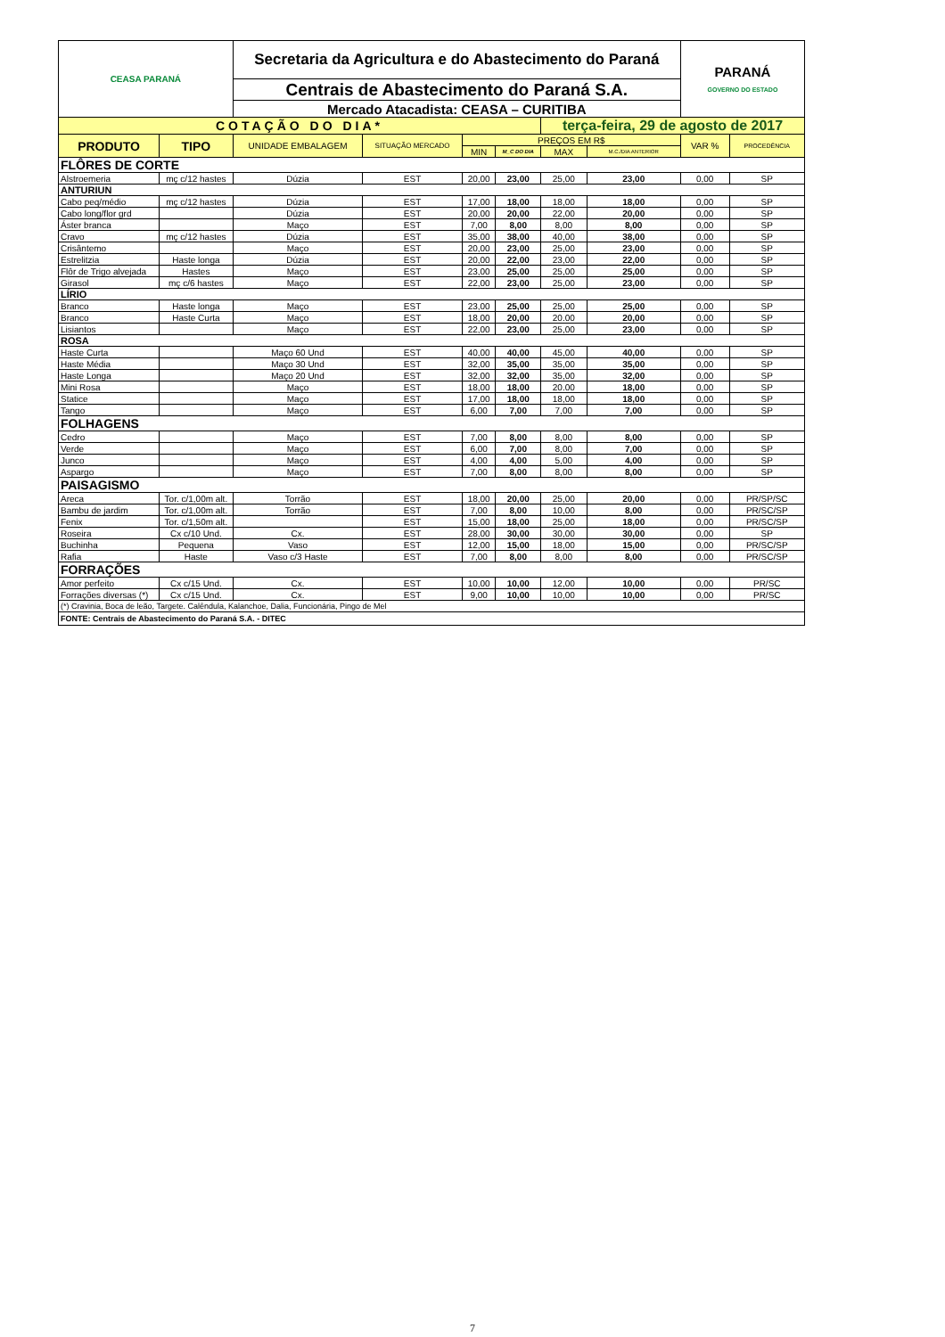| CEASA PARANÁ | | Secretaria da Agricultura e do Abastecimento do Paraná | | | | | | PARANÁ GOVERNO DO ESTADO | |
| | | Centrais de Abastecimento do Paraná S.A. | | | | | | | |
| | | Mercado Atacadista: CEASA – CURITIBA | | | | | | | |
| COTAÇÃO DO DIA* | | | | | | terça-feira, 29 de agosto de 2017 | | | |
| PRODUTO | TIPO | UNIDADE EMBALAGEM | SITUAÇÃO MERCADO | PREÇOS EM R$ | | | | VAR % | PROCEDÊNCIA |
| | | | | MIN | M_C DO DIA | MAX | M.C./DIA ANTERIOR | | |
| FLÔRES DE CORTE | | | | | | | | | |
| Alstroemeria | mç c/12 hastes | Dúzia | EST | 20,00 | 23,00 | 25,00 | 23,00 | 0,00 | SP |
| ANTURIUN | | | | | | | | | |
| Cabo peq/médio | mç c/12 hastes | Dúzia | EST | 17,00 | 18,00 | 18,00 | 18,00 | 0,00 | SP |
| Cabo long/flor grd | | Dúzia | EST | 20,00 | 20,00 | 22,00 | 20,00 | 0,00 | SP |
| Áster branca | | Maço | EST | 7,00 | 8,00 | 8,00 | 8,00 | 0,00 | SP |
| Cravo | mç c/12 hastes | Dúzia | EST | 35,00 | 38,00 | 40,00 | 38,00 | 0,00 | SP |
| Crisântemo | | Maço | EST | 20,00 | 23,00 | 25,00 | 23,00 | 0,00 | SP |
| Estrelitzia | Haste longa | Dúzia | EST | 20,00 | 22,00 | 23,00 | 22,00 | 0,00 | SP |
| Flôr de Trigo alvejada | Hastes | Maço | EST | 23,00 | 25,00 | 25,00 | 25,00 | 0,00 | SP |
| Girasol | mç c/6 hastes | Maço | EST | 22,00 | 23,00 | 25,00 | 23,00 | 0,00 | SP |
| LÍRIO | | | | | | | | | |
| Branco | Haste longa | Maço | EST | 23,00 | 25,00 | 25,00 | 25,00 | 0,00 | SP |
| Branco | Haste Curta | Maço | EST | 18,00 | 20,00 | 20.00 | 20,00 | 0,00 | SP |
| Lisiantos | | Maço | EST | 22,00 | 23,00 | 25,00 | 23,00 | 0,00 | SP |
| ROSA | | | | | | | | | |
| Haste Curta | | Maço 60 Und | EST | 40,00 | 40,00 | 45,00 | 40,00 | 0,00 | SP |
| Haste Média | | Maço 30 Und | EST | 32,00 | 35,00 | 35,00 | 35,00 | 0,00 | SP |
| Haste Longa | | Maço 20 Und | EST | 32,00 | 32,00 | 35,00 | 32,00 | 0,00 | SP |
| Mini Rosa | | Maço | EST | 18,00 | 18,00 | 20.00 | 18,00 | 0,00 | SP |
| Statice | | Maço | EST | 17,00 | 18,00 | 18,00 | 18,00 | 0,00 | SP |
| Tango | | Maço | EST | 6,00 | 7,00 | 7,00 | 7,00 | 0,00 | SP |
| FOLHAGENS | | | | | | | | | |
| Cedro | | Maço | EST | 7,00 | 8,00 | 8,00 | 8,00 | 0,00 | SP |
| Verde | | Maço | EST | 6,00 | 7,00 | 8,00 | 7,00 | 0,00 | SP |
| Junco | | Maço | EST | 4,00 | 4,00 | 5,00 | 4,00 | 0,00 | SP |
| Aspargo | | Maço | EST | 7,00 | 8,00 | 8,00 | 8,00 | 0,00 | SP |
| PAISAGISMO | | | | | | | | | |
| Areca | Tor. c/1,00m alt. | Torrão | EST | 18,00 | 20,00 | 25,00 | 20,00 | 0,00 | PR/SP/SC |
| Bambu de jardim | Tor. c/1,00m alt. | Torrão | EST | 7,00 | 8,00 | 10,00 | 8,00 | 0,00 | PR/SC/SP |
| Fenix | Tor. c/1,50m alt. | | EST | 15,00 | 18,00 | 25,00 | 18,00 | 0,00 | PR/SC/SP |
| Roseira | Cx c/10 Und. | Cx. | EST | 28,00 | 30,00 | 30,00 | 30,00 | 0,00 | SP |
| Buchinha | Pequena | Vaso | EST | 12,00 | 15,00 | 18,00 | 15,00 | 0,00 | PR/SC/SP |
| Rafia | Haste | Vaso c/3 Haste | EST | 7,00 | 8,00 | 8,00 | 8,00 | 0,00 | PR/SC/SP |
| FORRAÇÕES | | | | | | | | | |
| Amor perfeito | Cx c/15 Und. | Cx. | EST | 10,00 | 10,00 | 12,00 | 10,00 | 0,00 | PR/SC |
| Forrações diversas (*) | Cx c/15 Und. | Cx. | EST | 9,00 | 10,00 | 10,00 | 10,00 | 0,00 | PR/SC |
| (*) Cravinia, Boca de leão, Targete. Calêndula, Kalanchoe, Dalia, Funcionária, Pingo de Mel | | | | | | | | | |
| FONTE: Centrais de Abastecimento do Paraná S.A. - DITEC | | | | | | | | | |
7